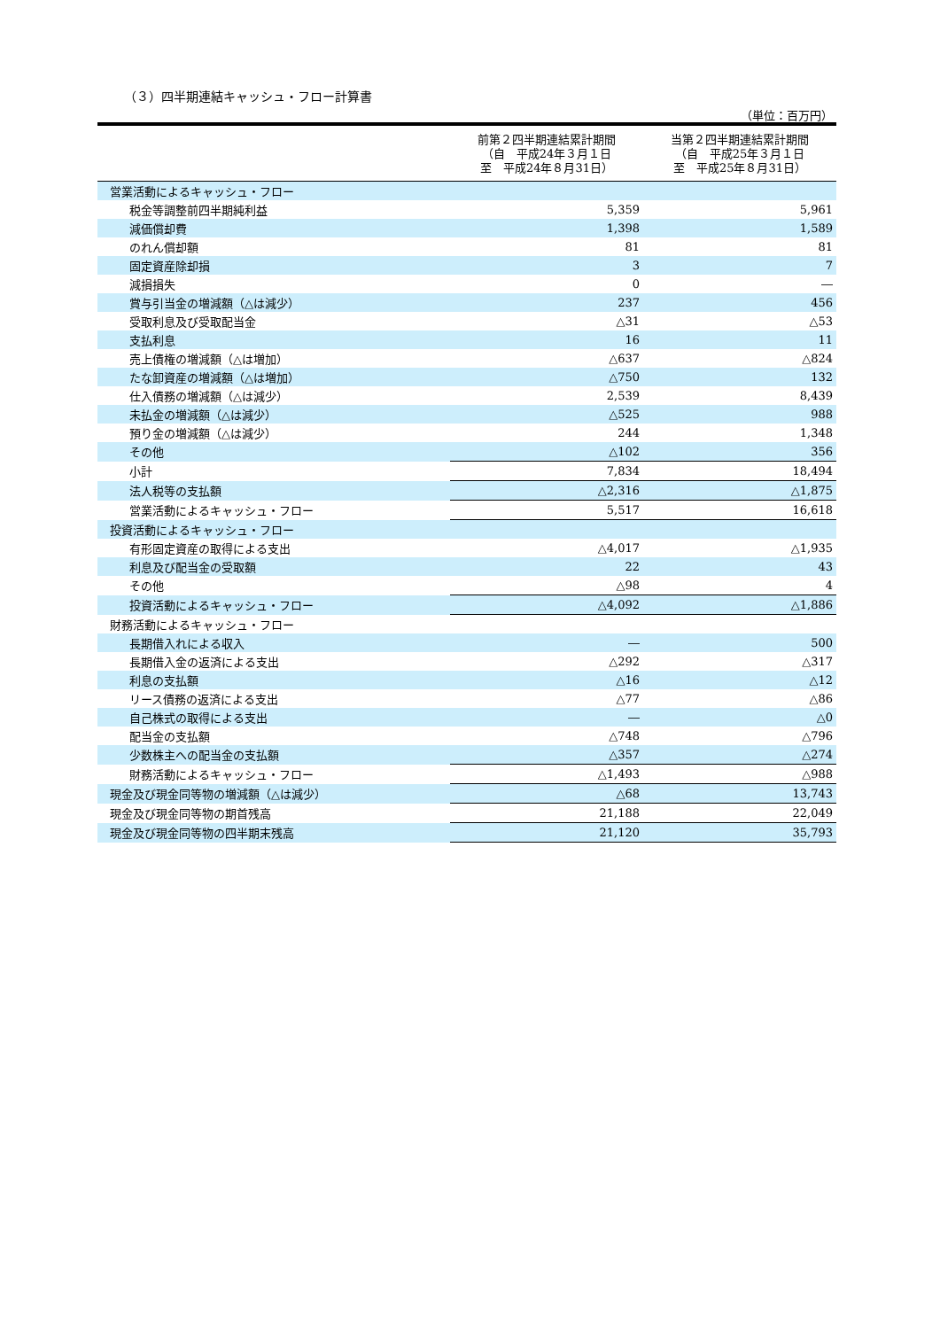（３）四半期連結キャッシュ・フロー計算書
（単位：百万円）
| | 前第２四半期連結累計期間 （自 平成24年３月１日 至 平成24年８月31日） | 当第２四半期連結累計期間 （自 平成25年３月１日 至 平成25年８月31日） |
| --- | --- | --- |
| 営業活動によるキャッシュ・フロー | | |
| 税金等調整前四半期純利益 | 5,359 | 5,961 |
| 減価償却費 | 1,398 | 1,589 |
| のれん償却額 | 81 | 81 |
| 固定資産除却損 | 3 | 7 |
| 減損損失 | 0 | ― |
| 賞与引当金の増減額（△は減少） | 237 | 456 |
| 受取利息及び受取配当金 | △31 | △53 |
| 支払利息 | 16 | 11 |
| 売上債権の増減額（△は増加） | △637 | △824 |
| たな卸資産の増減額（△は増加） | △750 | 132 |
| 仕入債務の増減額（△は減少） | 2,539 | 8,439 |
| 未払金の増減額（△は減少） | △525 | 988 |
| 預り金の増減額（△は減少） | 244 | 1,348 |
| その他 | △102 | 356 |
| 小計 | 7,834 | 18,494 |
| 法人税等の支払額 | △2,316 | △1,875 |
| 営業活動によるキャッシュ・フロー | 5,517 | 16,618 |
| 投資活動によるキャッシュ・フロー | | |
| 有形固定資産の取得による支出 | △4,017 | △1,935 |
| 利息及び配当金の受取額 | 22 | 43 |
| その他 | △98 | 4 |
| 投資活動によるキャッシュ・フロー | △4,092 | △1,886 |
| 財務活動によるキャッシュ・フロー | | |
| 長期借入れによる収入 | ― | 500 |
| 長期借入金の返済による支出 | △292 | △317 |
| 利息の支払額 | △16 | △12 |
| リース債務の返済による支出 | △77 | △86 |
| 自己株式の取得による支出 | ― | △0 |
| 配当金の支払額 | △748 | △796 |
| 少数株主への配当金の支払額 | △357 | △274 |
| 財務活動によるキャッシュ・フロー | △1,493 | △988 |
| 現金及び現金同等物の増減額（△は減少） | △68 | 13,743 |
| 現金及び現金同等物の期首残高 | 21,188 | 22,049 |
| 現金及び現金同等物の四半期末残高 | 21,120 | 35,793 |